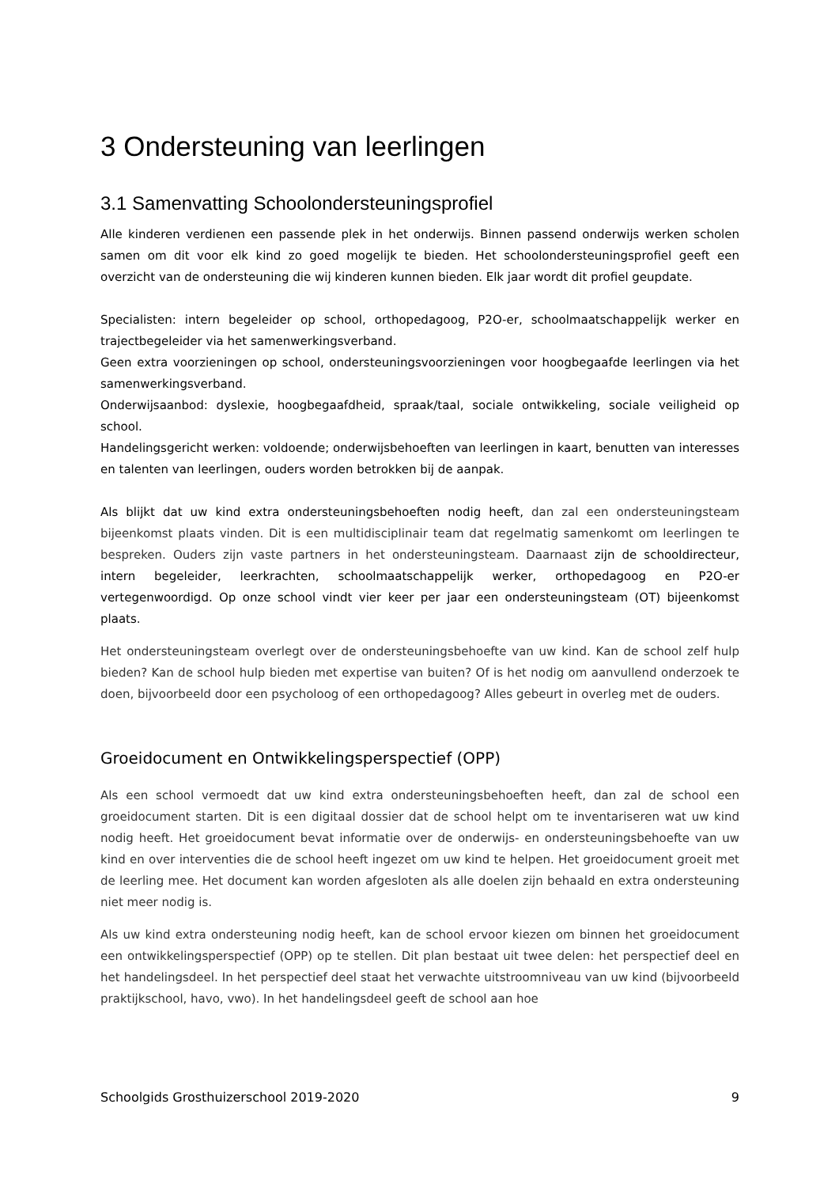3 Ondersteuning van leerlingen
3.1 Samenvatting Schoolondersteuningsprofiel
Alle kinderen verdienen een passende plek in het onderwijs. Binnen passend onderwijs werken scholen samen om dit voor elk kind zo goed mogelijk te bieden. Het schoolondersteuningsprofiel geeft een overzicht van de ondersteuning die wij kinderen kunnen bieden. Elk jaar wordt dit profiel geupdate.
Specialisten: intern begeleider op school, orthopedagoog, P2O-er, schoolmaatschappelijk werker en trajectbegeleider via het samenwerkingsverband.
Geen extra voorzieningen op school, ondersteuningsvoorzieningen voor hoogbegaafde leerlingen via het samenwerkingsverband.
Onderwijsaanbod: dyslexie, hoogbegaafdheid, spraak/taal, sociale ontwikkeling, sociale veiligheid op school.
Handelingsgericht werken: voldoende; onderwijsbehoeften van leerlingen in kaart, benutten van interesses en talenten van leerlingen, ouders worden betrokken bij de aanpak.
Als blijkt dat uw kind extra ondersteuningsbehoeften nodig heeft, dan zal een ondersteuningsteam bijeenkomst plaats vinden. Dit is een multidisciplinair team dat regelmatig samenkomt om leerlingen te bespreken. Ouders zijn vaste partners in het ondersteuningsteam. Daarnaast zijn de schooldirecteur, intern begeleider, leerkrachten, schoolmaatschappelijk werker, orthopedagoog en P2O-er vertegenwoordigd. Op onze school vindt vier keer per jaar een ondersteuningsteam (OT) bijeenkomst plaats.
Het ondersteuningsteam overlegt over de ondersteuningsbehoefte van uw kind. Kan de school zelf hulp bieden? Kan de school hulp bieden met expertise van buiten? Of is het nodig om aanvullend onderzoek te doen, bijvoorbeeld door een psycholoog of een orthopedagoog? Alles gebeurt in overleg met de ouders.
Groeidocument en Ontwikkelingsperspectief (OPP)
Als een school vermoedt dat uw kind extra ondersteuningsbehoeften heeft, dan zal de school een groeidocument starten. Dit is een digitaal dossier dat de school helpt om te inventariseren wat uw kind nodig heeft. Het groeidocument bevat informatie over de onderwijs- en ondersteuningsbehoefte van uw kind en over interventies die de school heeft ingezet om uw kind te helpen. Het groeidocument groeit met de leerling mee. Het document kan worden afgesloten als alle doelen zijn behaald en extra ondersteuning niet meer nodig is.
Als uw kind extra ondersteuning nodig heeft, kan de school ervoor kiezen om binnen het groeidocument een ontwikkelingsperspectief (OPP) op te stellen. Dit plan bestaat uit twee delen: het perspectief deel en het handelingsdeel. In het perspectief deel staat het verwachte uitstroomniveau van uw kind (bijvoorbeeld praktijkschool, havo, vwo). In het handelingsdeel geeft de school aan hoe
Schoolgids Grosthuizerschool 2019-2020 9